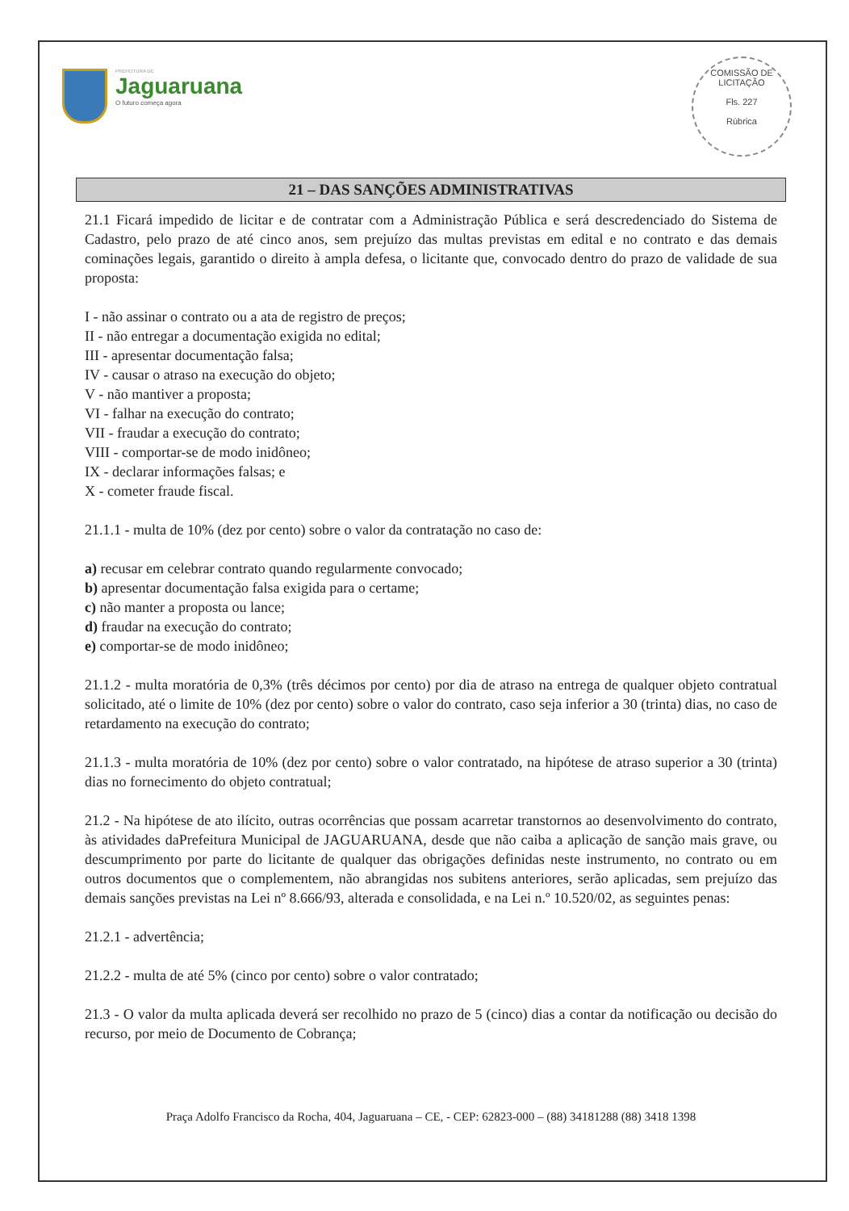PREFEITURA DE
Jaguaruana
O futuro começa agora
COMISSÃO DE LICITAÇÃO
Fls. 227
Rúbrica
21 – DAS SANÇÕES ADMINISTRATIVAS
21.1 Ficará impedido de licitar e de contratar com a Administração Pública e será descredenciado do Sistema de Cadastro, pelo prazo de até cinco anos, sem prejuízo das multas previstas em edital e no contrato e das demais cominações legais, garantido o direito à ampla defesa, o licitante que, convocado dentro do prazo de validade de sua proposta:
I - não assinar o contrato ou a ata de registro de preços;
II - não entregar a documentação exigida no edital;
III - apresentar documentação falsa;
IV - causar o atraso na execução do objeto;
V - não mantiver a proposta;
VI - falhar na execução do contrato;
VII - fraudar a execução do contrato;
VIII - comportar-se de modo inidôneo;
IX - declarar informações falsas; e
X - cometer fraude fiscal.
21.1.1 - multa de 10% (dez por cento) sobre o valor da contratação no caso de:
a) recusar em celebrar contrato quando regularmente convocado;
b) apresentar documentação falsa exigida para o certame;
c) não manter a proposta ou lance;
d) fraudar na execução do contrato;
e) comportar-se de modo inidôneo;
21.1.2 - multa moratória de 0,3% (três décimos por cento) por dia de atraso na entrega de qualquer objeto contratual solicitado, até o limite de 10% (dez por cento) sobre o valor do contrato, caso seja inferior a 30 (trinta) dias, no caso de retardamento na execução do contrato;
21.1.3 - multa moratória de 10% (dez por cento) sobre o valor contratado, na hipótese de atraso superior a 30 (trinta) dias no fornecimento do objeto contratual;
21.2 - Na hipótese de ato ilícito, outras ocorrências que possam acarretar transtornos ao desenvolvimento do contrato, às atividades daPrefeitura Municipal de JAGUARUANA, desde que não caiba a aplicação de sanção mais grave, ou descumprimento por parte do licitante de qualquer das obrigações definidas neste instrumento, no contrato ou em outros documentos que o complementem, não abrangidas nos subitens anteriores, serão aplicadas, sem prejuízo das demais sanções previstas na Lei nº 8.666/93, alterada e consolidada, e na Lei n.º 10.520/02, as seguintes penas:
21.2.1 - advertência;
21.2.2 - multa de até 5% (cinco por cento) sobre o valor contratado;
21.3 - O valor da multa aplicada deverá ser recolhido no prazo de 5 (cinco) dias a contar da notificação ou decisão do recurso, por meio de Documento de Cobrança;
Praça Adolfo Francisco da Rocha, 404, Jaguaruana – CE, - CEP: 62823-000 – (88) 34181288 (88) 3418 1398